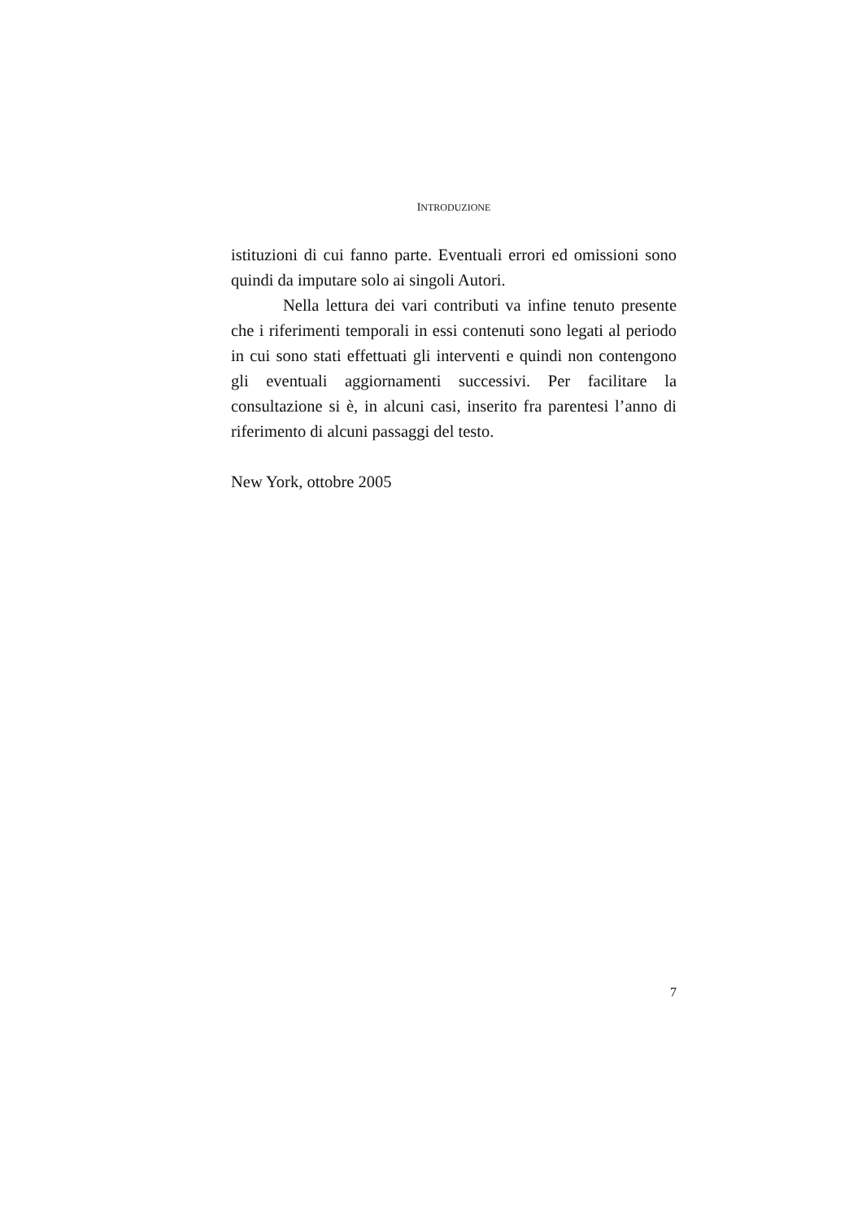INTRODUZIONE
istituzioni di cui fanno parte. Eventuali errori ed omissioni sono quindi da imputare solo ai singoli Autori.
Nella lettura dei vari contributi va infine tenuto presente che i riferimenti temporali in essi contenuti sono legati al periodo in cui sono stati effettuati gli interventi e quindi non contengono gli eventuali aggiornamenti successivi. Per facilitare la consultazione si è, in alcuni casi, inserito fra parentesi l’anno di riferimento di alcuni passaggi del testo.
New York, ottobre 2005
7